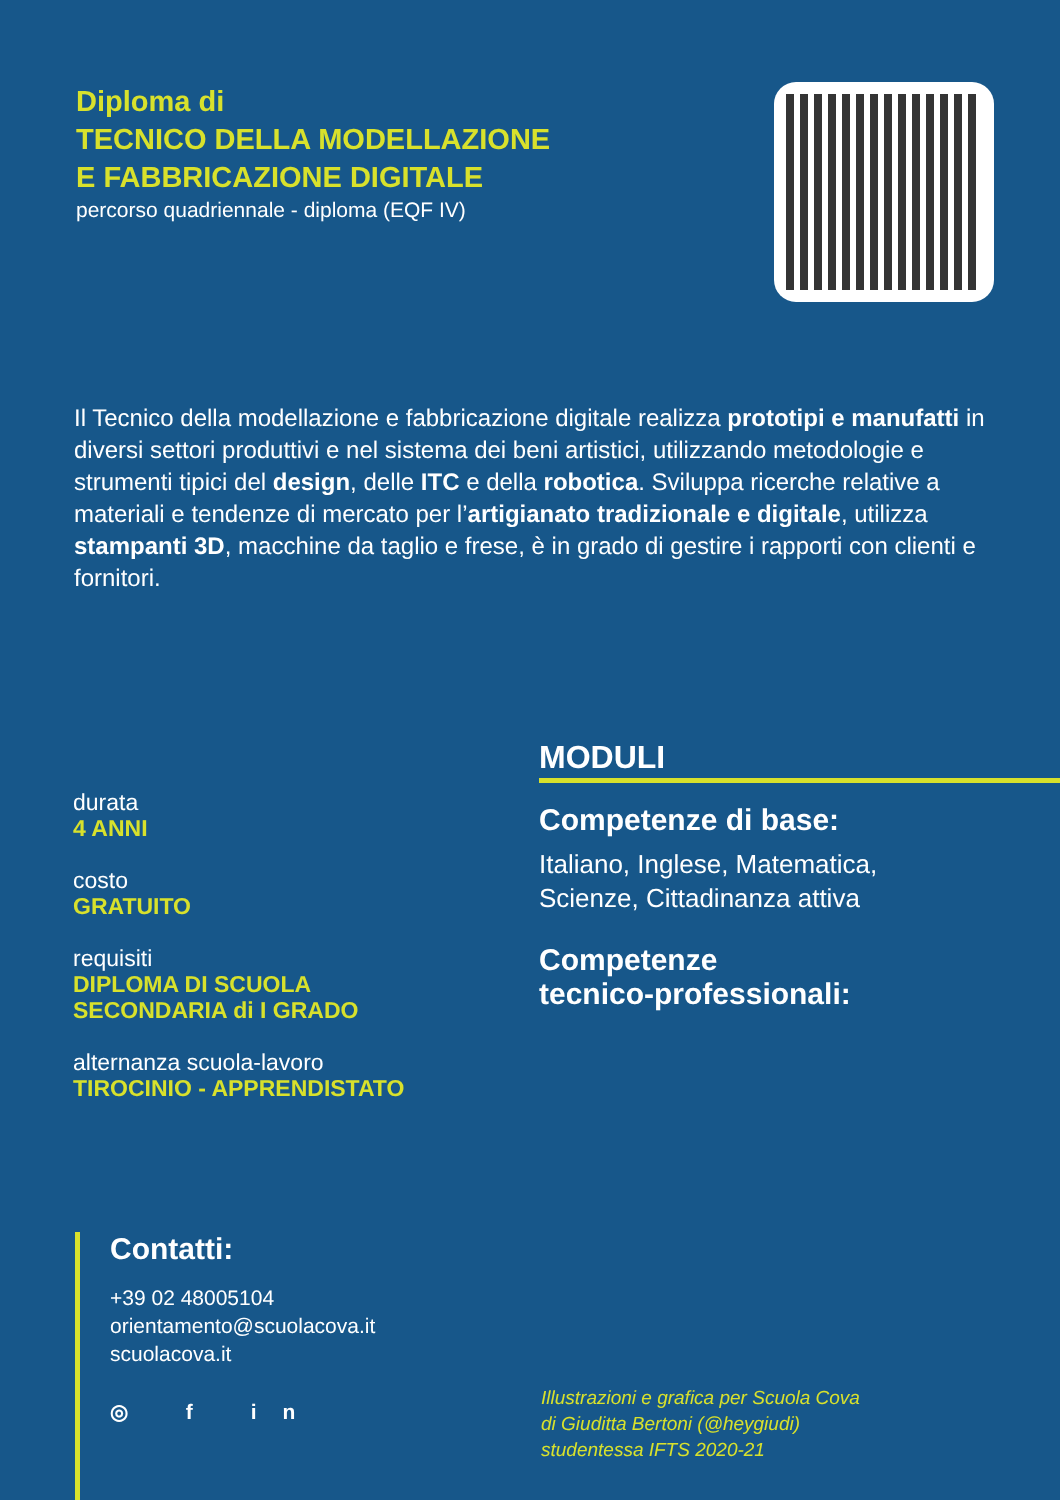Diploma di
TECNICO DELLA MODELLAZIONE
E FABBRICAZIONE DIGITALE
percorso quadriennale - diploma (EQF IV)
Il Tecnico della modellazione e fabbricazione digitale realizza prototipi e manufatti in diversi settori produttivi e nel sistema dei beni artistici, utilizzando metodologie e strumenti tipici del design, delle ITC e della robotica. Sviluppa ricerche relative a materiali e tendenze di mercato per l’artigianato tradizionale e digitale, utilizza stampanti 3D, macchine da taglio e frese, è in grado di gestire i rapporti con clienti e fornitori.
durata
4 ANNI
costo
GRATUITO
requisiti
DIPLOMA DI SCUOLA
SECONDARIA di I GRADO
alternanza scuola-lavoro
TIROCINIO - APPRENDISTATO
MODULI
Competenze di base:
Italiano, Inglese, Matematica,
Scienze, Cittadinanza attiva
Competenze
tecnico-professionali:
Contatti:
+39 02 48005104
orientamento@scuolacova.it
scuolacova.it
◎ f in
Illustrazioni e grafica per Scuola Cova
di Giuditta Bertoni (@heygiudi)
studentessa IFTS 2020-21